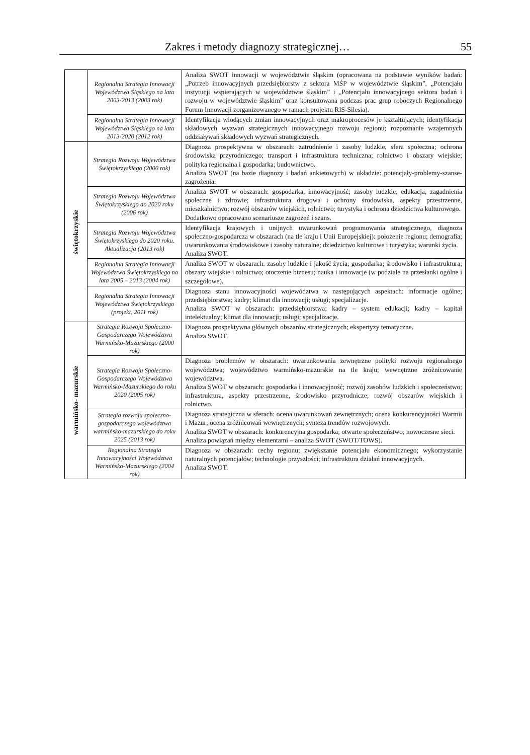Zakres i metody diagnozy strategicznej… 55
| | Regionalna Strategia Innowacji Województwa Śląskiego na lata 2003-2013 (2003 rok) | Analiza SWOT innowacji w województwie śląskim (opracowana na podstawie wyników badań: „Potrzeb innowacyjnych przedsiębiorstw z sektora MŚP w województwie śląskim”, „Potencjału instytucji wspierających w województwie śląskim” i „Potencjału innowacyjnego sektora badań i rozwoju w województwie śląskim” oraz konsultowana podczas prac grup roboczych Regionalnego Forum Innowacji zorganizowanego w ramach projektu RIS-Silesia). |
| | Regionalna Strategia Innowacji Województwa Śląskiego na lata 2013-2020 (2012 rok) | Identyfikacja wiodących zmian innowacyjnych oraz makroprocesów je kształtujących; identyfikacja składowych wyzwań strategicznych innowacyjnego rozwoju regionu; rozpoznanie wzajemnych oddziaływań składowych wyzwań strategicznych. |
| świętokrzyskie | Strategia Rozwoju Województwa Świętokrzyskiego (2000 rok) | Diagnoza prospektywna w obszarach: zatrudnienie i zasoby ludzkie, sfera społeczna; ochrona środowiska przyrodniczego; transport i infrastruktura techniczna; rolnictwo i obszary wiejskie; polityka regionalna i gospodarka; budownictwo. Analiza SWOT (na bazie diagnozy i badań ankietowych) w układzie: potencjały-problemy-szanse-zagrożenia. |
| | Strategia Rozwoju Województwa Świętokrzyskiego do 2020 roku (2006 rok) | Analiza SWOT w obszarach: gospodarka, innowacyjność; zasoby ludzkie, edukacja, zagadnienia społeczne i zdrowie; infrastruktura drogowa i ochrony środowiska, aspekty przestrzenne, mieszkalnictwo; rozwój obszarów wiejskich, rolnictwo; turystyka i ochrona dziedzictwa kulturowego. Dodatkowo opracowano scenariusze zagrożeń i szans. |
| | Strategia Rozwoju Województwa Świętokrzyskiego do 2020 roku. Aktualizacja (2013 rok) | Identyfikacja krajowych i unijnych uwarunkowań programowania strategicznego, diagnoza społeczno-gospodarcza w obszarach (na tle kraju i Unii Europejskiej): położenie regionu; demografia; uwarunkowania środowiskowe i zasoby naturalne; dziedzictwo kulturowe i turystyka; warunki życia. Analiza SWOT. |
| | Regionalna Strategia Innowacji Województwa Świętokrzyskiego na lata 2005 – 2013 (2004 rok) | Analiza SWOT w obszarach: zasoby ludzkie i jakość życia; gospodarka; środowisko i infrastruktura; obszary wiejskie i rolnictwo; otoczenie biznesu; nauka i innowacje (w podziale na przesłanki ogólne i szczegółowe). |
| | Regionalna Strategia Innowacji Województwa Świętokrzyskiego (projekt, 2011 rok) | Diagnoza stanu innowacyjności województwa w następujących aspektach: informacje ogólne; przedsiębiorstwa; kadry; klimat dla innowacji; usługi; specjalizacje. Analiza SWOT w obszarach: przedsiębiorstwa; kadry – system edukacji; kadry – kapitał intelektualny; klimat dla innowacji; usługi; specjalizacje. |
| warmińsko- mazurskie | Strategia Rozwoju Społeczno-Gospodarczego Województwa Warmińsko-Mazurskiego (2000 rok) | Diagnoza prospektywna głównych obszarów strategicznych; ekspertyzy tematyczne. Analiza SWOT. |
| | Strategia Rozwoju Społeczno-Gospodarczego Województwa Warmińsko-Mazurskiego do roku 2020 (2005 rok) | Diagnoza problemów w obszarach: uwarunkowania zewnętrzne polityki rozwoju regionalnego województwa; województwo warmińsko-mazurskie na tle kraju; wewnętrzne zróżnicowanie województwa. Analiza SWOT w obszarach: gospodarka i innowacyjność; rozwój zasobów ludzkich i społeczeństwo; infrastruktura, aspekty przestrzenne, środowisko przyrodnicze; rozwój obszarów wiejskich i rolnictwo. |
| | Strategia rozwoju społeczno-gospodarczego województwa warmińsko-mazurskiego do roku 2025 (2013 rok) | Diagnoza strategiczna w sferach: ocena uwarunkowań zewnętrznych; ocena konkurencyjności Warmii i Mazur; ocena zróżnicowań wewnętrznych; synteza trendów rozwojowych. Analiza SWOT w obszarach: konkurencyjna gospodarka; otwarte społeczeństwo; nowoczesne sieci. Analiza powiązań między elementami – analiza SWOT (SWOT/TOWS). |
| | Regionalna Strategia Innowacyjności Województwa Warmińsko-Mazurskiego (2004 rok) | Diagnoza w obszarach: cechy regionu; zwiększanie potencjału ekonomicznego; wykorzystanie naturalnych potencjałów; technologie przyszłości; infrastruktura działań innowacyjnych. Analiza SWOT. |